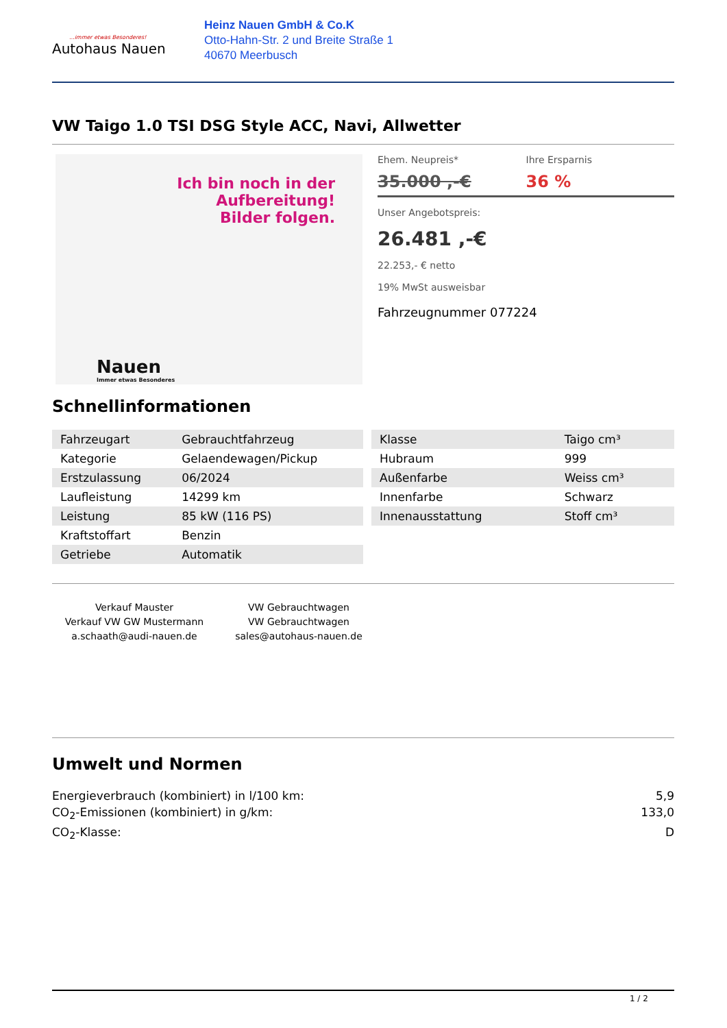...immer etwas Besonderes!
Autohaus Nauen
Heinz Nauen GmbH & Co.K
Otto-Hahn-Str. 2 und Breite Straße 1
40670 Meerbusch
VW Taigo 1.0 TSI DSG Style ACC, Navi, Allwetter
Ich bin noch in der Aufbereitung!
Bilder folgen.
Nauen
Immer etwas Besonderes
Ehem. Neupreis*
35.000 ,-€
Ihre Ersparnis
36 %
Unser Angebotspreis:
26.481 ,-€
22.253,- € netto
19% MwSt ausweisbar
Fahrzeugnummer 077224
Schnellinformationen
| Fahrzeugart | Gebrauchtfahrzeug |
| Kategorie | Gelaendewagen/Pickup |
| Erstzulassung | 06/2024 |
| Laufleistung | 14299 km |
| Leistung | 85 kW (116 PS) |
| Kraftstoffart | Benzin |
| Getriebe | Automatik |
| Klasse | Taigo cm³ |
| Hubraum | 999 |
| Außenfarbe | Weiss cm³ |
| Innenfarbe | Schwarz |
| Innenausstattung | Stoff cm³ |
Verkauf Mauster
Verkauf VW GW Mustermann
a.schaath@audi-nauen.de
VW Gebrauchtwagen
VW Gebrauchtwagen
sales@autohaus-nauen.de
Umwelt und Normen
Energieverbrauch (kombiniert) in l/100 km: 5,9
CO<sub>2</sub>-Emissionen (kombiniert) in g/km: 133,0
CO<sub>2</sub>-Klasse: D
1 / 2